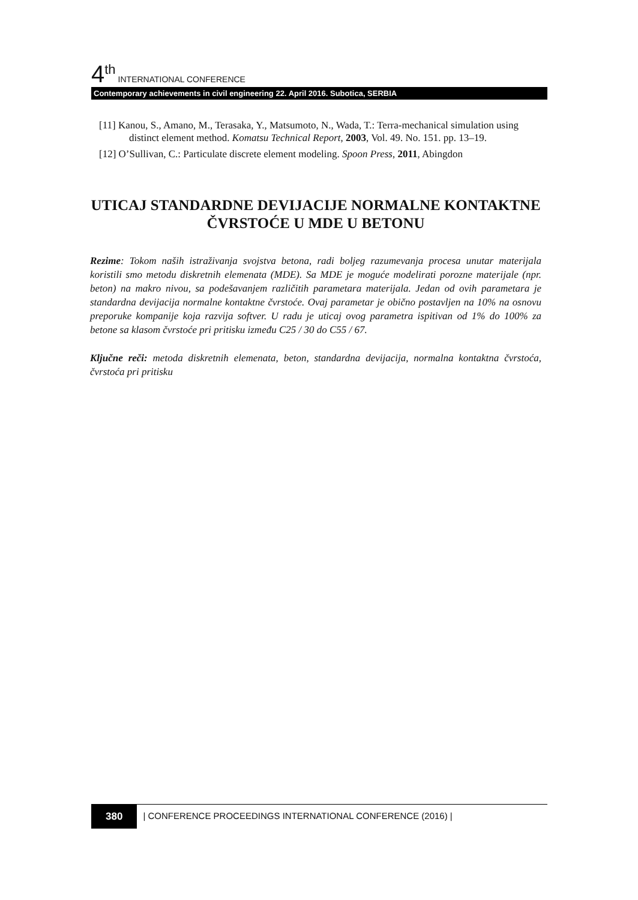4<sup>th</sup> INTERNATIONAL CONFERENCE
Contemporary achievements in civil engineering 22. April 2016. Subotica, SERBIA
[11] Kanou, S., Amano, M., Terasaka, Y., Matsumoto, N., Wada, T.: Terra-mechanical simulation using distinct element method. Komatsu Technical Report, 2003, Vol. 49. No. 151. pp. 13–19.
[12] O’Sullivan, C.: Particulate discrete element modeling. Spoon Press, 2011, Abingdon
UTICAJ STANDARDNE DEVIJACIJE NORMALNE KONTAKTNE ČVRSTOĆE U MDE U BETONU
Rezime: Tokom naših istraživanja svojstva betona, radi boljeg razumevanja procesa unutar materijala koristili smo metodu diskretnih elemenata (MDE). Sa MDE je moguće modelirati porozne materijale (npr. beton) na makro nivou, sa podešavanjem različitih parametara materijala. Jedan od ovih parametara je standardna devijacija normalne kontaktne čvrstoće. Ovaj parametar je obično postavljen na 10% na osnovu preporuke kompanije koja razvija softver. U radu je uticaj ovog parametra ispitivan od 1% do 100% za betone sa klasom čvrstoće pri pritisku između C25 / 30 do C55 / 67.
Ključne reči: metoda diskretnih elemenata, beton, standardna devijacija, normalna kontaktna čvrstoća, čvrstoća pri pritisku
380 | CONFERENCE PROCEEDINGS INTERNATIONAL CONFERENCE (2016) |